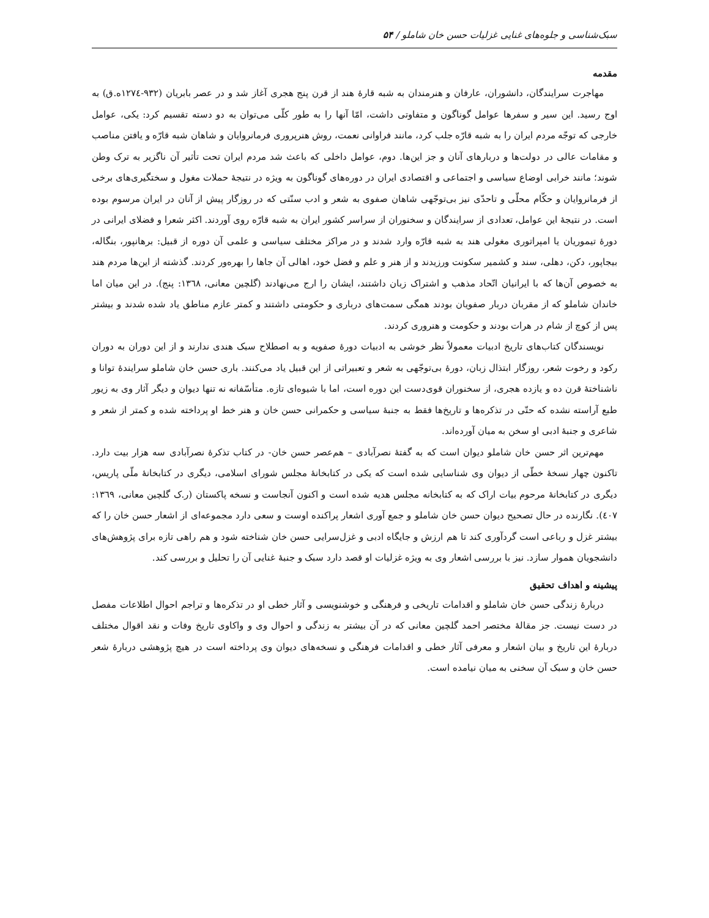سبک‌شناسی و جلوه‌های غنایی غزلیات حسن خان شاملو / ۵۴
مقدمه
مهاجرت سرایندگان، دانشوران، عارفان و هنرمندان به شبه قارۀ هند از قرن پنج هجری آغاز شد و در عصر بابریان (۹۳۲-۱۲۷٤ه.ق) به اوج رسید. این سیر و سفرها عوامل گوناگون و متفاوتی داشت، امّا آنها را به طور کلّی می‌توان به دو دسته تقسیم کرد: یکی، عوامل خارجی که توجّه مردم ایران را به شبه قارّه جلب کرد، مانند فراوانی نعمت، روش هنرپروری فرمانروایان و شاهان شبه قارّه و یافتن مناصب و مقامات عالی در دولت‌ها و دربارهای آنان و جز این‌ها. دوم، عوامل داخلی که باعث شد مردم ایران تحت تأثیر آن ناگزیر به ترک وطن شوند؛ مانند خرابی اوضاع سیاسی و اجتماعی و اقتصادی ایران در دوره‌های گوناگون به ویژه در نتیجۀ حملات مغول و سختگیری‌های برخی از فرمانروایان و حکّام محلّی و تاحدّی نیز بی‌توجّهی شاهان صفوی به شعر و ادب سنّتی که در روزگار پیش از آنان در ایران مرسوم بوده است. در نتیجۀ این عوامل، تعدادی از سرایندگان و سخنوران از سراسر کشور ایران به شبه قارّه روی آوردند. اکثر شعرا و فضلای ایرانی در دورۀ تیموریان یا امپراتوری مغولی هند به شبه قارّه وارد شدند و در مراکز مختلف سیاسی و علمی آن دوره از قبیل: برهانپور، بنگاله، بیجاپور، دکن، دهلی، سند و کشمیر سکونت ورزیدند و از هنر و علم و فضل خود، اهالی آن جاها را بهره‌ور کردند. گذشته از این‌ها مردم هند به خصوص آن‌ها که با ایرانیان اتّحاد مذهب و اشتراک زبان داشتند، ایشان را ارج می‌نهادند (گلچین معانی، ۱۳٦۸: پنج). در این میان اما خاندان شاملو که از مقربان دربار صفویان بودند همگی سمت‌های درباری و حکومتی داشتند و کمتر عازم مناطق یاد شده شدند و بیشتر پس از کوچ از شام در هرات بودند و حکومت و هنروری کردند.
نویسندگان کتاب‌های تاریخ ادبیات معمولاً نظر خوشی به ادبیات دورۀ صفویه و به اصطلاح سبک هندی ندارند و از این دوران به دوران رکود و رخوت شعر، روزگار ابتذال زبان، دورۀ بی‌توجّهی به شعر و تعبیراتی از این قبیل یاد می‌کنند. باری حسن خان شاملو سرایندۀ توانا و ناشناختۀ قرن ده و یازده هجری، از سخنوران قوی‌دست این دوره است، اما با شیوه‌ای تازه. متأسّفانه نه تنها دیوان و دیگر آثار وی به زیور طبع آراسته نشده که حتّی در تذکره‌ها و تاریخ‌ها فقط به جنبۀ سیاسی و حکمرانی حسن خان و هنر خط او پرداخته شده و کمتر از شعر و شاعری و جنبۀ ادبی او سخن به میان آورده‌اند.
مهم‌ترین اثر حسن خان شاملو دیوان است که به گفتۀ نصرآبادی – هم‌عصر حسن خان- در کتاب تذکرۀ نصرآبادی سه هزار بیت دارد. تاکنون چهار نسخۀ خطّی از دیوان وی شناسایی شده است که یکی در کتابخانۀ مجلس شورای اسلامی، دیگری در کتابخانۀ ملّی پاریس، دیگری در کتابخانۀ مرحوم بیات اراک که به کتابخانه مجلس هدیه شده است و اکنون آنجاست و نسخه پاکستان (ر.ک گلچین معانی، ۱۳٦۹: ٤۰۷). نگارنده در حال تصحیح دیوان حسن خان شاملو و جمع آوری اشعار پراکنده اوست و سعی دارد مجموعه‌ای از اشعار حسن خان را که بیشتر غزل و رباعی است گردآوری کند تا هم ارزش و جایگاه ادبی و غزل‌سرایی حسن خان شناخته شود و هم راهی تازه برای پژوهش‌های دانشجویان هموار سازد. نیز با بررسی اشعار وی به ویژه غزلیات او قصد دارد سبک و جنبۀ غنایی آن را تحلیل و بررسی کند.
پیشینه و اهداف تحقیق
دربارۀ زندگی حسن خان شاملو و اقدامات تاریخی و فرهنگی و خوشنویسی و آثار خطی او در تذکره‌ها و تراجم احوال اطلاعات مفصل در دست نیست. جز مقالۀ مختصر احمد گلچین معانی که در آن بیشتر به زندگی و احوال وی و واکاوی تاریخ وفات و نقد اقوال مختلف دربارۀ این تاریخ و بیان اشعار و معرفی آثار خطی و اقدامات فرهنگی و نسخه‌های دیوان وی پرداخته است در هیچ پژوهشی دربارۀ شعر حسن خان و سبک آن سخنی به میان نیامده است.